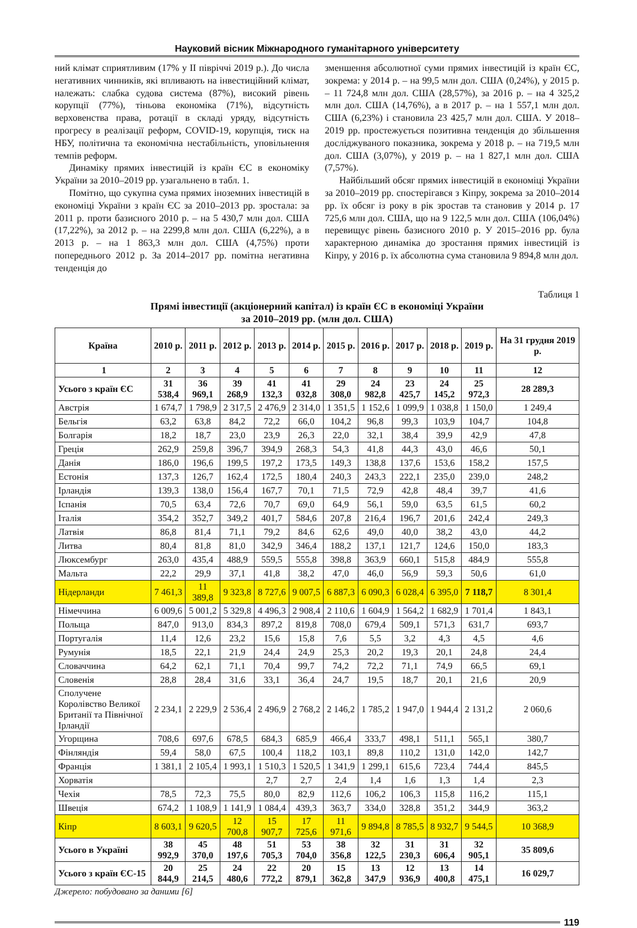Науковий вісник Міжнародного гуманітарного університету
ний клімат сприятливим (17% у ІІ півріччі 2019 р.). До числа негативних чинників, які впливають на інвестиційний клімат, належать: слабка судова система (87%), високий рівень корупції (77%), тіньова економіка (71%), відсутність верховенства права, ротації в складі уряду, відсутність прогресу в реалізації реформ, COVID-19, корупція, тиск на НБУ, політична та економічна нестабільність, уповільнення темпів реформ.
Динаміку прямих інвестицій із країн ЄС в економіку України за 2010–2019 рр. узагальнено в табл. 1.
Помітно, що сукупна сума прямих іноземних інвестицій в економіці України з країн ЄС за 2010–2013 рр. зростала: за 2011 р. проти базисного 2010 р. – на 5 430,7 млн дол. США (17,22%), за 2012 р. – на 2299,8 млн дол. США (6,22%), а в 2013 р. – на 1 863,3 млн дол. США (4,75%) проти попереднього 2012 р. За 2014–2017 рр. помітна негативна тенденція до
зменшення абсолютної суми прямих інвестицій із країн ЄС, зокрема: у 2014 р. – на 99,5 млн дол. США (0,24%), у 2015 р. – 11 724,8 млн дол. США (28,57%), за 2016 р. – на 4 325,2 млн дол. США (14,76%), а в 2017 р. – на 1 557,1 млн дол. США (6,23%) і становила 23 425,7 млн дол. США. У 2018–2019 рр. простежується позитивна тенденція до збільшення досліджуваного показника, зокрема у 2018 р. – на 719,5 млн дол. США (3,07%), у 2019 р. – на 1 827,1 млн дол. США (7,57%).
Найбільший обсяг прямих інвестицій в економіці України за 2010–2019 рр. спостерігався з Кіпру, зокрема за 2010–2014 рр. їх обсяг із року в рік зростав та становив у 2014 р. 17 725,6 млн дол. США, що на 9 122,5 млн дол. США (106,04%) перевищує рівень базисного 2010 р. У 2015–2016 рр. була характерною динаміка до зростання прямих інвестицій із Кіпру, у 2016 р. їх абсолютна сума становила 9 894,8 млн дол.
Таблиця 1
Прямі інвестиції (акціонерний капітал) із країн ЄС в економіці України
за 2010–2019 рр. (млн дол. США)
| Країна | 2010 р. | 2011 р. | 2012 р. | 2013 р. | 2014 р. | 2015 р. | 2016 р. | 2017 р. | 2018 р. | 2019 р. | На 31 грудня 2019 р. |
| --- | --- | --- | --- | --- | --- | --- | --- | --- | --- | --- | --- |
| 1 | 2 | 3 | 4 | 5 | 6 | 7 | 8 | 9 | 10 | 11 | 12 |
| Усього з країн ЄС | 31 538,4 | 36 969,1 | 39 268,9 | 41 132,3 | 41 032,8 | 29 308,0 | 24 982,8 | 23 425,7 | 24 145,2 | 25 972,3 | 28 289,3 |
| Австрія | 1 674,7 | 1 798,9 | 2 317,5 | 2 476,9 | 2 314,0 | 1 351,5 | 1 152,6 | 1 099,9 | 1 038,8 | 1 150,0 | 1 249,4 |
| Бельгія | 63,2 | 63,8 | 84,2 | 72,2 | 66,0 | 104,2 | 96,8 | 99,3 | 103,9 | 104,7 | 104,8 |
| Болгарія | 18,2 | 18,7 | 23,0 | 23,9 | 26,3 | 22,0 | 32,1 | 38,4 | 39,9 | 42,9 | 47,8 |
| Греція | 262,9 | 259,8 | 396,7 | 394,9 | 268,3 | 54,3 | 41,8 | 44,3 | 43,0 | 46,6 | 50,1 |
| Данія | 186,0 | 196,6 | 199,5 | 197,2 | 173,5 | 149,3 | 138,8 | 137,6 | 153,6 | 158,2 | 157,5 |
| Естонія | 137,3 | 126,7 | 162,4 | 172,5 | 180,4 | 240,3 | 243,3 | 222,1 | 235,0 | 239,0 | 248,2 |
| Ірландія | 139,3 | 138,0 | 156,4 | 167,7 | 70,1 | 71,5 | 72,9 | 42,8 | 48,4 | 39,7 | 41,6 |
| Іспанія | 70,5 | 63,4 | 72,6 | 70,7 | 69,0 | 64,9 | 56,1 | 59,0 | 63,5 | 61,5 | 60,2 |
| Італія | 354,2 | 352,7 | 349,2 | 401,7 | 584,6 | 207,8 | 216,4 | 196,7 | 201,6 | 242,4 | 249,3 |
| Латвія | 86,8 | 81,4 | 71,1 | 79,2 | 84,6 | 62,6 | 49,0 | 40,0 | 38,2 | 43,0 | 44,2 |
| Литва | 80,4 | 81,8 | 81,0 | 342,9 | 346,4 | 188,2 | 137,1 | 121,7 | 124,6 | 150,0 | 183,3 |
| Люксембург | 263,0 | 435,4 | 488,9 | 559,5 | 555,8 | 398,8 | 363,9 | 660,1 | 515,8 | 484,9 | 555,8 |
| Мальта | 22,2 | 29,9 | 37,1 | 41,8 | 38,2 | 47,0 | 46,0 | 56,9 | 59,3 | 50,6 | 61,0 |
| Нідерланди | 7 461,3 | 11 389,8 | 9 323,8 | 8 727,6 | 9 007,5 | 6 887,3 | 6 090,3 | 6 028,4 | 6 395,0 | 7 118,7 | 8 301,4 |
| Німеччина | 6 009,6 | 5 001,2 | 5 329,8 | 4 496,3 | 2 908,4 | 2 110,6 | 1 604,9 | 1 564,2 | 1 682,9 | 1 701,4 | 1 843,1 |
| Польща | 847,0 | 913,0 | 834,3 | 897,2 | 819,8 | 708,0 | 679,4 | 509,1 | 571,3 | 631,7 | 693,7 |
| Португалія | 11,4 | 12,6 | 23,2 | 15,6 | 15,8 | 7,6 | 5,5 | 3,2 | 4,3 | 4,5 | 4,6 |
| Румунія | 18,5 | 22,1 | 21,9 | 24,4 | 24,9 | 25,3 | 20,2 | 19,3 | 20,1 | 24,8 | 24,4 |
| Словаччина | 64,2 | 62,1 | 71,1 | 70,4 | 99,7 | 74,2 | 72,2 | 71,1 | 74,9 | 66,5 | 69,1 |
| Словенія | 28,8 | 28,4 | 31,6 | 33,1 | 36,4 | 24,7 | 19,5 | 18,7 | 20,1 | 21,6 | 20,9 |
| Сполучене Королівство Великої Британії та Північної Ірландії | 2 234,1 | 2 229,9 | 2 536,4 | 2 496,9 | 2 768,2 | 2 146,2 | 1 785,2 | 1 947,0 | 1 944,4 | 2 131,2 | 2 060,6 |
| Угорщина | 708,6 | 697,6 | 678,5 | 684,3 | 685,9 | 466,4 | 333,7 | 498,1 | 511,1 | 565,1 | 380,7 |
| Фінляндія | 59,4 | 58,0 | 67,5 | 100,4 | 118,2 | 103,1 | 89,8 | 110,2 | 131,0 | 142,0 | 142,7 |
| Франція | 1 381,1 | 2 105,4 | 1 993,1 | 1 510,3 | 1 520,5 | 1 341,9 | 1 299,1 | 615,6 | 723,4 | 744,4 | 845,5 |
| Хорватія | | | | 2,7 | 2,7 | 2,4 | 1,4 | 1,6 | 1,3 | 1,4 | 2,3 |
| Чехія | 78,5 | 72,3 | 75,5 | 80,0 | 82,9 | 112,6 | 106,2 | 106,3 | 115,8 | 116,2 | 115,1 |
| Швеція | 674,2 | 1 108,9 | 1 141,9 | 1 084,4 | 439,3 | 363,7 | 334,0 | 328,8 | 351,2 | 344,9 | 363,2 |
| Кіпр | 8 603,1 | 9 620,5 | 12 700,8 | 15 907,7 | 17 725,6 | 11 971,6 | 9 894,8 | 8 785,5 | 8 932,7 | 9 544,5 | 10 368,9 |
| Усього в Україні | 38 992,9 | 45 370,0 | 48 197,6 | 51 705,3 | 53 704,0 | 38 356,8 | 32 122,5 | 31 230,3 | 31 606,4 | 32 905,1 | 35 809,6 |
| Усього з країн ЄС-15 | 20 844,9 | 25 214,5 | 24 480,6 | 22 772,2 | 20 879,1 | 15 362,8 | 13 347,9 | 12 936,9 | 13 400,8 | 14 475,1 | 16 029,7 |
Джерело: побудовано за даними [6]
119